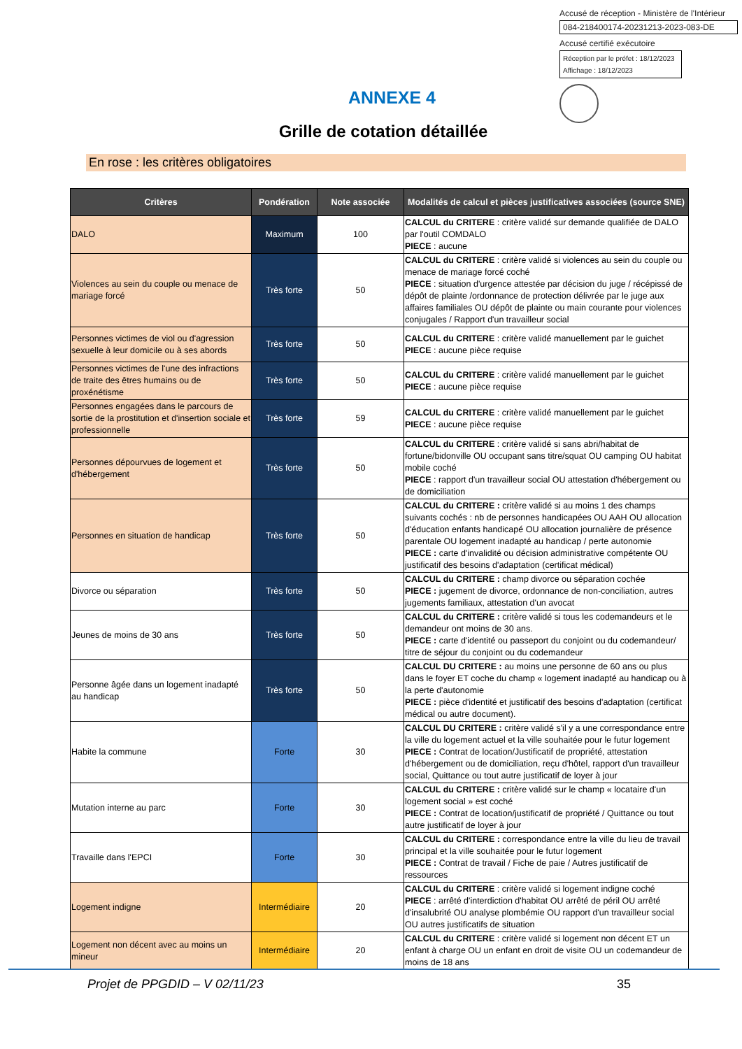Accusé de réception - Ministère de l'Intérieur
084-218400174-20231213-2023-083-DE
Accusé certifié exécutoire
Réception par le préfet : 18/12/2023
Affichage : 18/12/2023
ANNEXE 4
Grille de cotation détaillée
En rose : les critères obligatoires
| Critères | Pondération | Note associée | Modalités de calcul et pièces justificatives associées (source SNE) |
| --- | --- | --- | --- |
| DALO | Maximum | 100 | CALCUL du CRITERE : critère validé sur demande qualifiée de DALO par l'outil COMDALO PIECE : aucune |
| Violences au sein du couple ou menace de mariage forcé | Très forte | 50 | CALCUL du CRITERE : critère validé si violences au sein du couple ou menace de mariage forcé coché PIECE : situation d'urgence attestée par décision du juge / récépissé de dépôt de plainte /ordonnance de protection délivrée par le juge aux affaires familiales OU dépôt de plainte ou main courante pour violences conjugales / Rapport d'un travailleur social |
| Personnes victimes de viol ou d'agression sexuelle à leur domicile ou à ses abords | Très forte | 50 | CALCUL du CRITERE : critère validé manuellement par le guichet PIECE : aucune pièce requise |
| Personnes victimes de l'une des infractions de traite des êtres humains ou de proxénétisme | Très forte | 50 | CALCUL du CRITERE : critère validé manuellement par le guichet PIECE : aucune pièce requise |
| Personnes engagées dans le parcours de sortie de la prostitution et d'insertion sociale et professionnelle | Très forte | 59 | CALCUL du CRITERE : critère validé manuellement par le guichet PIECE : aucune pièce requise |
| Personnes dépourvues de logement et d'hébergement | Très forte | 50 | CALCUL du CRITERE : critère validé si sans abri/habitat de fortune/bidonville OU occupant sans titre/squat OU camping OU habitat mobile coché PIECE : rapport d'un travailleur social OU attestation d'hébergement ou de domiciliation |
| Personnes en situation de handicap | Très forte | 50 | CALCUL du CRITERE : critère validé si au moins 1 des champs suivants cochés : nb de personnes handicapées OU AAH OU allocation d'éducation enfants handicapé OU allocation journalière de présence parentale OU logement inadapté au handicap / perte autonomie PIECE : carte d'invalidité ou décision administrative compétente OU justificatif des besoins d'adaptation (certificat médical) |
| Divorce ou séparation | Très forte | 50 | CALCUL du CRITERE : champ divorce ou séparation cochée PIECE : jugement de divorce, ordonnance de non-conciliation, autres jugements familiaux, attestation d'un avocat |
| Jeunes de moins de 30 ans | Très forte | 50 | CALCUL du CRITERE : critère validé si tous les codemandeurs et le demandeur ont moins de 30 ans. PIECE : carte d'identité ou passeport du conjoint ou du codemandeur/ titre de séjour du conjoint ou du codemandeur |
| Personne âgée dans un logement inadapté au handicap | Très forte | 50 | CALCUL DU CRITERE : au moins une personne de 60 ans ou plus dans le foyer ET coche du champ « logement inadapté au handicap ou à la perte d'autonomie PIECE : pièce d'identité et justificatif des besoins d'adaptation (certificat médical ou autre document). |
| Habite la commune | Forte | 30 | CALCUL DU CRITERE : critère validé s'il y a une correspondance entre la ville du logement actuel et la ville souhaitée pour le futur logement PIECE : Contrat de location/Justificatif de propriété, attestation d'hébergement ou de domiciliation, reçu d'hôtel, rapport d'un travailleur social, Quittance ou tout autre justificatif de loyer à jour |
| Mutation interne au parc | Forte | 30 | CALCUL du CRITERE : critère validé sur le champ « locataire d'un logement social » est coché PIECE : Contrat de location/justificatif de propriété / Quittance ou tout autre justificatif de loyer à jour |
| Travaille dans l'EPCI | Forte | 30 | CALCUL du CRITERE : correspondance entre la ville du lieu de travail principal et la ville souhaitée pour le futur logement PIECE : Contrat de travail / Fiche de paie / Autres justificatif de ressources |
| Logement indigne | Intermédiaire | 20 | CALCUL du CRITERE : critère validé si logement indigne coché PIECE : arrêté d'interdiction d'habitat OU arrêté de péril OU arrêté d'insalubrité OU analyse plombémie OU rapport d'un travailleur social OU autres justificatifs de situation |
| Logement non décent avec au moins un mineur | Intermédiaire | 20 | CALCUL du CRITERE : critère validé si logement non décent ET un enfant à charge OU un enfant en droit de visite OU un codemandeur de moins de 18 ans |
Projet de PPGDID – V 02/11/23 35